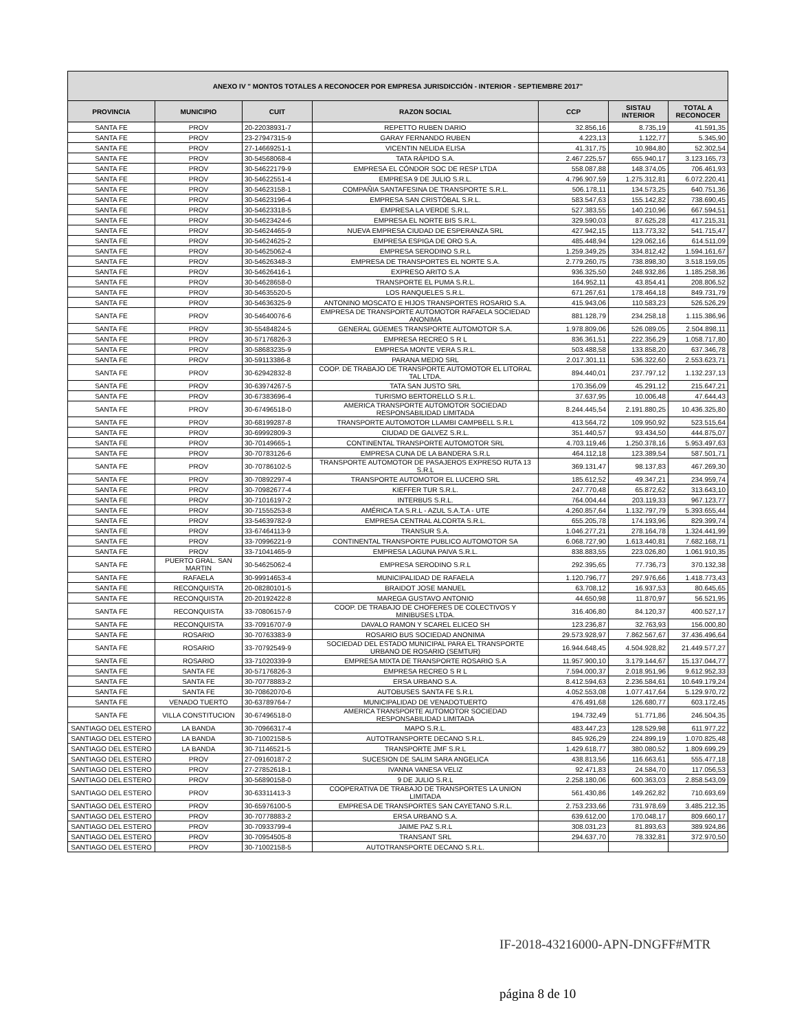| ANEXO IV " MONTOS TOTALES A RECONOCER POR EMPRESA JURISDICCIÓN - INTERIOR - SEPTIEMBRE 2017" | | | | | | |
| --- | --- | --- | --- | --- | --- | --- |
| PROVINCIA | MUNICIPIO | CUIT | RAZON SOCIAL | CCP | SISTAU INTERIOR | TOTAL A RECONOCER |
| SANTA FE | PROV | 20-22038931-7 | REPETTO RUBEN DARIO | 32.856,16 | 8.735,19 | 41.591,35 |
| SANTA FE | PROV | 23-27947315-9 | GARAY FERNANDO RUBEN | 4.223,13 | 1.122,77 | 5.345,90 |
| SANTA FE | PROV | 27-14669251-1 | VICENTIN NELIDA ELISA | 41.317,75 | 10.984,80 | 52.302,54 |
| SANTA FE | PROV | 30-54568068-4 | TATA RÁPIDO S.A. | 2.467.225,57 | 655.940,17 | 3.123.165,73 |
| SANTA FE | PROV | 30-54622179-9 | EMPRESA EL CÓNDOR SOC DE RESP LTDA | 558.087,88 | 148.374,05 | 706.461,93 |
| SANTA FE | PROV | 30-54622551-4 | EMPRESA 9 DE JULIO S.R.L. | 4.796.907,59 | 1.275.312,81 | 6.072.220,41 |
| SANTA FE | PROV | 30-54623158-1 | COMPAÑIA SANTAFESINA DE TRANSPORTE S.R.L. | 506.178,11 | 134.573,25 | 640.751,36 |
| SANTA FE | PROV | 30-54623196-4 | EMPRESA SAN CRISTÓBAL S.R.L. | 583.547,63 | 155.142,82 | 738.690,45 |
| SANTA FE | PROV | 30-54623318-5 | EMPRESA LA VERDE S.R.L. | 527.383,55 | 140.210,96 | 667.594,51 |
| SANTA FE | PROV | 30-54623424-6 | EMPRESA EL NORTE BIS S.R.L. | 329.590,03 | 87.625,28 | 417.215,31 |
| SANTA FE | PROV | 30-54624465-9 | NUEVA EMPRESA CIUDAD DE ESPERANZA SRL | 427.942,15 | 113.773,32 | 541.715,47 |
| SANTA FE | PROV | 30-54624625-2 | EMPRESA ESPIGA DE ORO S.A. | 485.448,94 | 129.062,16 | 614.511,09 |
| SANTA FE | PROV | 30-54625062-4 | EMPRESA SERODINO S.R.L | 1.259.349,25 | 334.812,42 | 1.594.161,67 |
| SANTA FE | PROV | 30-54626348-3 | EMPRESA DE TRANSPORTES EL NORTE S.A. | 2.779.260,75 | 738.898,30 | 3.518.159,05 |
| SANTA FE | PROV | 30-54626416-1 | EXPRESO ARITO S.A | 936.325,50 | 248.932,86 | 1.185.258,36 |
| SANTA FE | PROV | 30-54628658-0 | TRANSPORTE EL PUMA S.R.L. | 164.952,11 | 43.854,41 | 208.806,52 |
| SANTA FE | PROV | 30-54635520-5 | LOS RANQUELES S.R.L. | 671.267,61 | 178.464,18 | 849.731,79 |
| SANTA FE | PROV | 30-54636325-9 | ANTONINO MOSCATO E HIJOS TRANSPORTES ROSARIO S.A. | 415.943,06 | 110.583,23 | 526.526,29 |
| SANTA FE | PROV | 30-54640076-6 | EMPRESA DE TRANSPORTE AUTOMOTOR RAFAELA SOCIEDAD ANONIMA | 881.128,79 | 234.258,18 | 1.115.386,96 |
| SANTA FE | PROV | 30-55484824-5 | GENERAL GÜEMES TRANSPORTE AUTOMOTOR S.A. | 1.978.809,06 | 526.089,05 | 2.504.898,11 |
| SANTA FE | PROV | 30-57176826-3 | EMPRESA RECREO S R L | 836.361,51 | 222.356,29 | 1.058.717,80 |
| SANTA FE | PROV | 30-58683235-9 | EMPRESA MONTE VERA S.R.L. | 503.488,58 | 133.858,20 | 637.346,78 |
| SANTA FE | PROV | 30-59113386-8 | PARANA MEDIO SRL | 2.017.301,11 | 536.322,60 | 2.553.623,71 |
| SANTA FE | PROV | 30-62942832-8 | COOP. DE TRABAJO DE TRANSPORTE AUTOMOTOR EL LITORAL TAL LTDA. | 894.440,01 | 237.797,12 | 1.132.237,13 |
| SANTA FE | PROV | 30-63974267-5 | TATA SAN JUSTO SRL | 170.356,09 | 45.291,12 | 215.647,21 |
| SANTA FE | PROV | 30-67383696-4 | TURISMO BERTORELLO S.R.L. | 37.637,95 | 10.006,48 | 47.644,43 |
| SANTA FE | PROV | 30-67496518-0 | AMERICA TRANSPORTE AUTOMOTOR SOCIEDAD RESPONSABILIDAD LIMITADA | 8.244.445,54 | 2.191.880,25 | 10.436.325,80 |
| SANTA FE | PROV | 30-68199287-8 | TRANSPORTE AUTOMOTOR LLAMBI CAMPBELL S.R.L | 413.564,72 | 109.950,92 | 523.515,64 |
| SANTA FE | PROV | 30-69992809-3 | CIUDAD DE GALVEZ S.R.L. | 351.440,57 | 93.434,50 | 444.875,07 |
| SANTA FE | PROV | 30-70149665-1 | CONTINENTAL TRANSPORTE AUTOMOTOR SRL | 4.703.119,46 | 1.250.378,16 | 5.953.497,63 |
| SANTA FE | PROV | 30-70783126-6 | EMPRESA CUNA DE LA BANDERA S.R.L | 464.112,18 | 123.389,54 | 587.501,71 |
| SANTA FE | PROV | 30-70786102-5 | TRANSPORTE AUTOMOTOR DE PASAJEROS EXPRESO RUTA 13 S.R.L | 369.131,47 | 98.137,83 | 467.269,30 |
| SANTA FE | PROV | 30-70892297-4 | TRANSPORTE AUTOMOTOR EL LUCERO SRL | 185.612,52 | 49.347,21 | 234.959,74 |
| SANTA FE | PROV | 30-70982677-4 | KIEFFER TUR S.R.L. | 247.770,48 | 65.872,62 | 313.643,10 |
| SANTA FE | PROV | 30-71016197-2 | INTERBUS S.R.L. | 764.004,44 | 203.119,33 | 967.123,77 |
| SANTA FE | PROV | 30-71555253-8 | AMÉRICA T.A S.R.L - AZUL S.A.T.A - UTE | 4.260.857,64 | 1.132.797,79 | 5.393.655,44 |
| SANTA FE | PROV | 33-54639782-9 | EMPRESA CENTRAL ALCORTA S.R.L. | 655.205,78 | 174.193,96 | 829.399,74 |
| SANTA FE | PROV | 33-67464113-9 | TRANSUR S.A. | 1.046.277,21 | 278.164,78 | 1.324.441,99 |
| SANTA FE | PROV | 33-70996221-9 | CONTINENTAL TRANSPORTE PUBLICO AUTOMOTOR SA | 6.068.727,90 | 1.613.440,81 | 7.682.168,71 |
| SANTA FE | PROV | 33-71041465-9 | EMPRESA LAGUNA PAIVA S.R.L. | 838.883,55 | 223.026,80 | 1.061.910,35 |
| SANTA FE | PUERTO GRAL. SAN MARTIN | 30-54625062-4 | EMPRESA SERODINO S.R.L | 292.395,65 | 77.736,73 | 370.132,38 |
| SANTA FE | RAFAELA | 30-99914653-4 | MUNICIPALIDAD DE RAFAELA | 1.120.796,77 | 297.976,66 | 1.418.773,43 |
| SANTA FE | RECONQUISTA | 20-08280101-5 | BRAIDOT JOSE MANUEL | 63.708,12 | 16.937,53 | 80.645,65 |
| SANTA FE | RECONQUISTA | 20-20192422-8 | MAREGA GUSTAVO ANTONIO | 44.650,98 | 11.870,97 | 56.521,95 |
| SANTA FE | RECONQUISTA | 33-70806157-9 | COOP. DE TRABAJO DE CHOFERES DE COLECTIVOS Y MINIBUSES LTDA. | 316.406,80 | 84.120,37 | 400.527,17 |
| SANTA FE | RECONQUISTA | 33-70916707-9 | DAVALO RAMON Y SCAREL ELICEO SH | 123.236,87 | 32.763,93 | 156.000,80 |
| SANTA FE | ROSARIO | 30-70763383-9 | ROSARIO BUS SOCIEDAD ANONIMA | 29.573.928,97 | 7.862.567,67 | 37.436.496,64 |
| SANTA FE | ROSARIO | 33-70792549-9 | SOCIEDAD DEL ESTADO MUNICIPAL PARA EL TRANSPORTE URBANO DE ROSARIO (SEMTUR) | 16.944.648,45 | 4.504.928,82 | 21.449.577,27 |
| SANTA FE | ROSARIO | 33-71020339-9 | EMPRESA MIXTA DE TRANSPORTE ROSARIO S.A | 11.957.900,10 | 3.179.144,67 | 15.137.044,77 |
| SANTA FE | SANTA FE | 30-57176826-3 | EMPRESA RECREO S R L | 7.594.000,37 | 2.018.951,96 | 9.612.952,33 |
| SANTA FE | SANTA FE | 30-70778883-2 | ERSA URBANO S.A. | 8.412.594,63 | 2.236.584,61 | 10.649.179,24 |
| SANTA FE | SANTA FE | 30-70862070-6 | AUTOBUSES SANTA FE S.R.L | 4.052.553,08 | 1.077.417,64 | 5.129.970,72 |
| SANTA FE | VENADO TUERTO | 30-63789764-7 | MUNICIPALIDAD DE VENADOTUERTO | 476.491,68 | 126.680,77 | 603.172,45 |
| SANTA FE | VILLA CONSTITUCION | 30-67496518-0 | AMERICA TRANSPORTE AUTOMOTOR SOCIEDAD RESPONSABILIDAD LIMITADA | 194.732,49 | 51.771,86 | 246.504,35 |
| SANTIAGO DEL ESTERO | LA BANDA | 30-70966317-4 | MAPO S.R.L. | 483.447,23 | 128.529,98 | 611.977,22 |
| SANTIAGO DEL ESTERO | LA BANDA | 30-71002158-5 | AUTOTRANSPORTE DECANO S.R.L. | 845.926,29 | 224.899,19 | 1.070.825,48 |
| SANTIAGO DEL ESTERO | LA BANDA | 30-71146521-5 | TRANSPORTE JMF S.R.L | 1.429.618,77 | 380.080,52 | 1.809.699,29 |
| SANTIAGO DEL ESTERO | PROV | 27-09160187-2 | SUCESION DE SALIM SARA ANGELICA | 438.813,56 | 116.663,61 | 555.477,18 |
| SANTIAGO DEL ESTERO | PROV | 27-27852618-1 | IVANNA VANESA VELIZ | 92.471,83 | 24.584,70 | 117.056,53 |
| SANTIAGO DEL ESTERO | PROV | 30-56890158-0 | 9 DE JULIO S.R.L | 2.258.180,06 | 600.363,03 | 2.858.543,09 |
| SANTIAGO DEL ESTERO | PROV | 30-63311413-3 | COOPERATIVA DE TRABAJO DE TRANSPORTES LA UNION LIMITADA | 561.430,86 | 149.262,82 | 710.693,69 |
| SANTIAGO DEL ESTERO | PROV | 30-65976100-5 | EMPRESA DE TRANSPORTES SAN CAYETANO S.R.L. | 2.753.233,66 | 731.978,69 | 3.485.212,35 |
| SANTIAGO DEL ESTERO | PROV | 30-70778883-2 | ERSA URBANO S.A. | 639.612,00 | 170.048,17 | 809.660,17 |
| SANTIAGO DEL ESTERO | PROV | 30-70933799-4 | JAIME PAZ S.R.L | 308.031,23 | 81.893,63 | 389.924,86 |
| SANTIAGO DEL ESTERO | PROV | 30-70954505-8 | TRANSANT SRL | 294.637,70 | 78.332,81 | 372.970,50 |
| SANTIAGO DEL ESTERO | PROV | 30-71002158-5 | AUTOTRANSPORTE DECANO S.R.L. | | | |
IF-2018-43216000-APN-DNGFF#MTR
página 8 de 10